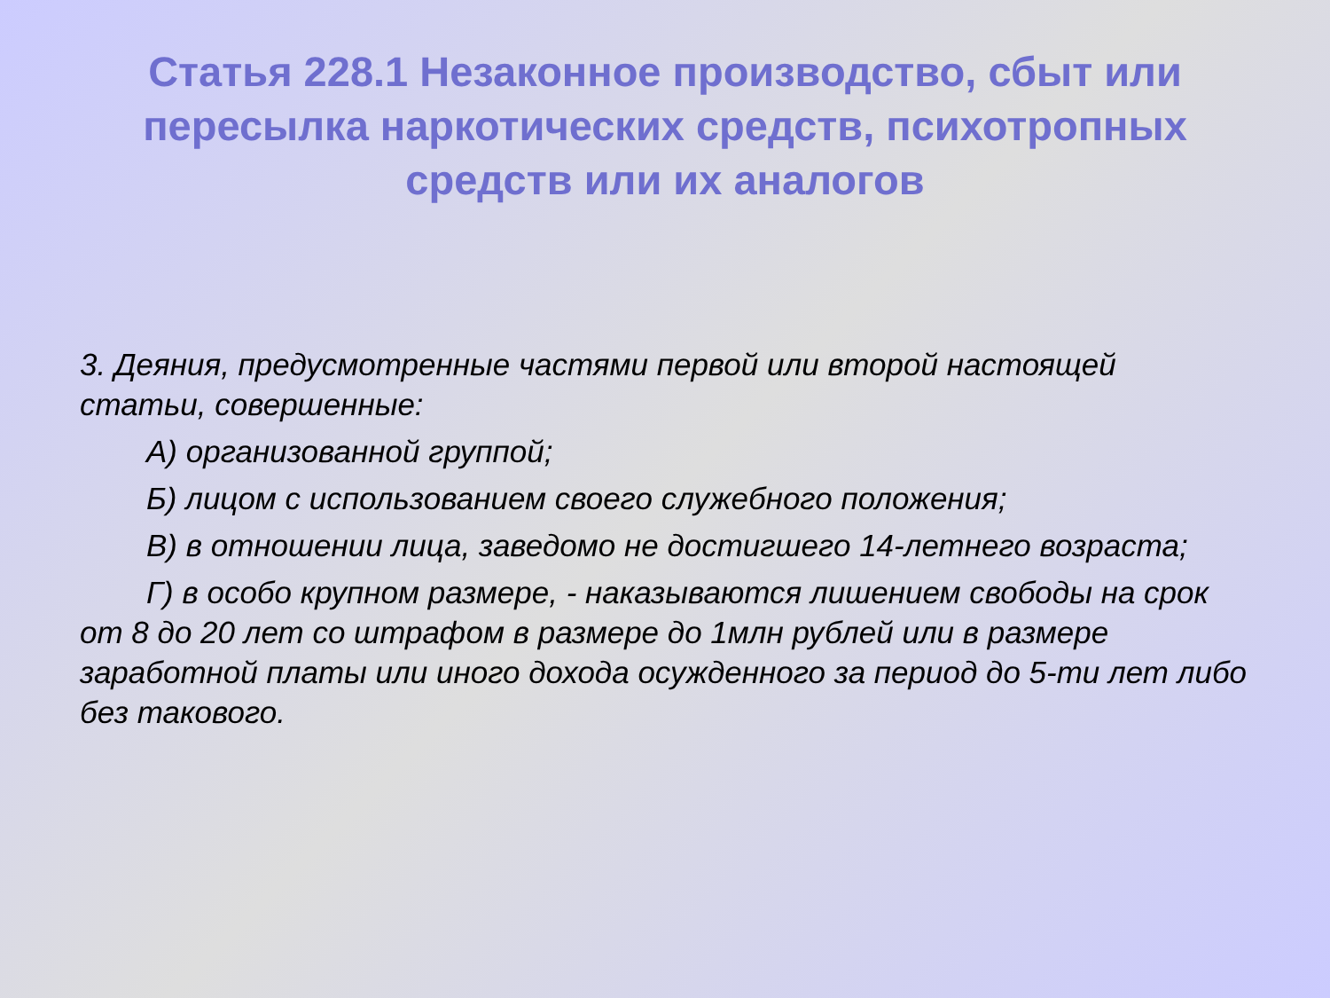Статья 228.1 Незаконное производство, сбыт или пересылка наркотических средств, психотропных средств или их аналогов
3. Деяния, предусмотренные частями первой или второй настоящей статьи, совершенные:
А) организованной группой;
Б) лицом с использованием своего служебного положения;
В) в отношении лица, заведомо не достигшего 14-летнего возраста;
Г) в особо крупном размере, - наказываются лишением свободы на срок от 8 до 20 лет со штрафом в размере до 1млн рублей или в размере заработной платы или иного дохода осужденного за период до 5-ти лет либо без такового.